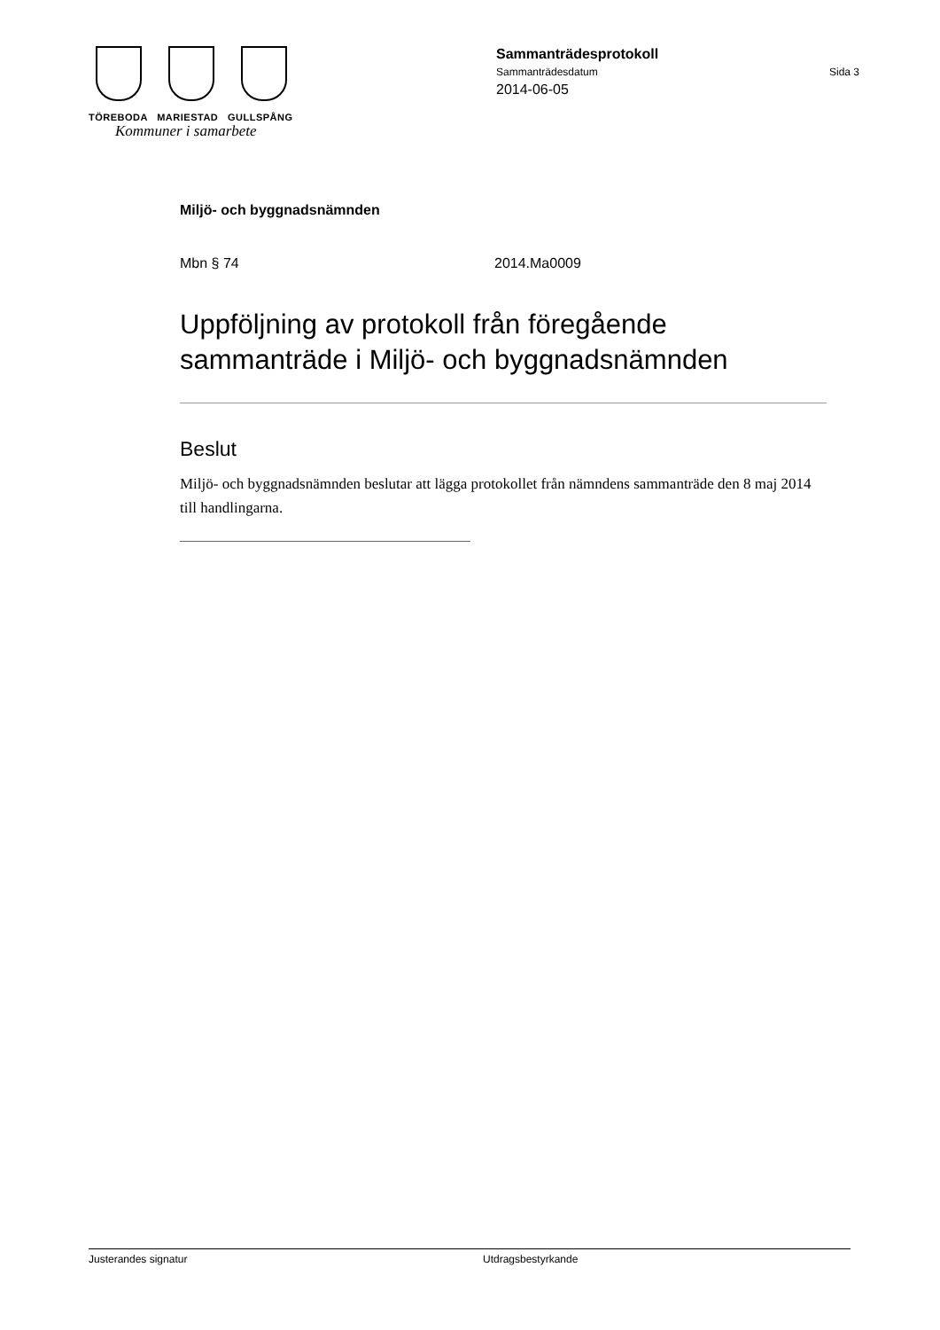TÖREBODA MARIESTAD GULLSPÅNG
Kommuner i samarbete
Sammanträdesprotokoll
Sammanträdesdatum Sida 3
2014-06-05
Miljö- och byggnadsnämnden
Mbn § 74 2014.Ma0009
Uppföljning av protokoll från föregående sammanträde i Miljö- och byggnadsnämnden
Beslut
Miljö- och byggnadsnämnden beslutar att lägga protokollet från nämndens sammanträde den 8 maj 2014 till handlingarna.
Justerandes signatur Utdragsbestyrkande